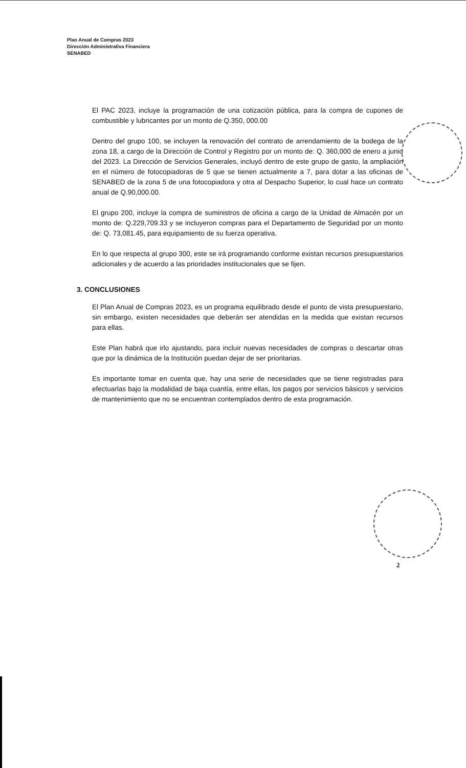Plan Anual de Compras 2023
Dirección Administrativa Financiera
SENABED
El PAC 2023, incluye la programación de una cotización pública, para la compra de cupones de combustible y lubricantes por un monto de Q.350, 000.00
Dentro del grupo 100, se incluyen la renovación del contrato de arrendamiento de la bodega de la zona 18, a cargo de la Dirección de Control y Registro por un monto de: Q. 360,000 de enero a junio del 2023. La Dirección de Servicios Generales, incluyó dentro de este grupo de gasto, la ampliación en el número de fotocopiadoras de 5 que se tienen actualmente a 7, para dotar a las oficinas de SENABED de la zona 5 de una fotocopiadora y otra al Despacho Superior, lo cual hace un contrato anual de Q.90,000.00.
El grupo 200, incluye la compra de suministros de oficina a cargo de la Unidad de Almacén por un monto de: Q.229,709.33 y se incluyeron compras para el Departamento de Seguridad por un monto de: Q. 73,081.45, para equipamiento de su fuerza operativa.
En lo que respecta al grupo 300, este se irá programando conforme existan recursos presupuestarios adicionales y de acuerdo a las prioridades institucionales que se fijen.
3. CONCLUSIONES
El Plan Anual de Compras 2023, es un programa equilibrado desde el punto de vista presupuestario, sin embargo, existen necesidades que deberán ser atendidas en la medida que existan recursos para ellas.
Este Plan habrá que irlo ajustando, para incluir nuevas necesidades de compras o descartar otras que por la dinámica de la Institución puedan dejar de ser prioritarias.
Es importante tomar en cuenta que, hay una serie de necesidades que se tiene registradas para efectuarlas bajo la modalidad de baja cuantía, entre ellas, los pagos por servicios básicos y servicios de mantenimiento que no se encuentran contemplados dentro de esta programación.
2